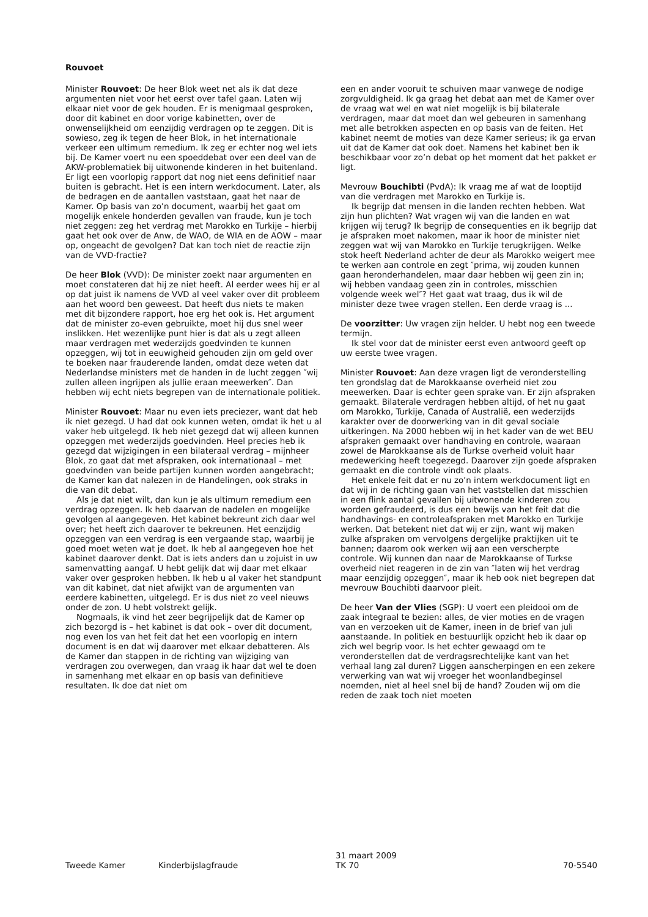Rouvoet
Minister Rouvoet: De heer Blok weet net als ik dat deze argumenten niet voor het eerst over tafel gaan. Laten wij elkaar niet voor de gek houden. Er is menigmaal gesproken, door dit kabinet en door vorige kabinetten, over de onwenselijkheid om eenzijdig verdragen op te zeggen. Dit is sowieso, zeg ik tegen de heer Blok, in het internationale verkeer een ultimum remedium. Ik zeg er echter nog wel iets bij. De Kamer voert nu een spoeddebat over een deel van de AKW-problematiek bij uitwonende kinderen in het buitenland. Er ligt een voorlopig rapport dat nog niet eens definitief naar buiten is gebracht. Het is een intern werkdocument. Later, als de bedragen en de aantallen vaststaan, gaat het naar de Kamer. Op basis van zo’n document, waarbij het gaat om mogelijk enkele honderden gevallen van fraude, kun je toch niet zeggen: zeg het verdrag met Marokko en Turkije – hierbij gaat het ook over de Anw, de WAO, de WIA en de AOW – maar op, ongeacht de gevolgen? Dat kan toch niet de reactie zijn van de VVD-fractie?
De heer Blok (VVD): De minister zoekt naar argumenten en moet constateren dat hij ze niet heeft. Al eerder wees hij er al op dat juist ik namens de VVD al veel vaker over dit probleem aan het woord ben geweest. Dat heeft dus niets te maken met dit bijzondere rapport, hoe erg het ook is. Het argument dat de minister zo-even gebruikte, moet hij dus snel weer inslikken. Het wezenlijke punt hier is dat als u zegt alleen maar verdragen met wederzijds goedvinden te kunnen opzeggen, wij tot in eeuwigheid gehouden zijn om geld over te boeken naar frauderende landen, omdat deze weten dat Nederlandse ministers met de handen in de lucht zeggen ″wij zullen alleen ingrijpen als jullie eraan meewerken″. Dan hebben wij echt niets begrepen van de internationale politiek.
Minister Rouvoet: Maar nu even iets preciezer, want dat heb ik niet gezegd. U had dat ook kunnen weten, omdat ik het u al vaker heb uitgelegd. Ik heb niet gezegd dat wij alleen kunnen opzeggen met wederzijds goedvinden. Heel precies heb ik gezegd dat wijzigingen in een bilateraal verdrag – mijnheer Blok, zo gaat dat met afspraken, ook internationaal – met goedvinden van beide partijen kunnen worden aangebracht; de Kamer kan dat nalezen in de Handelingen, ook straks in die van dit debat.
Als je dat niet wilt, dan kun je als ultimum remedium een verdrag opzeggen. Ik heb daarvan de nadelen en mogelijke gevolgen al aangegeven. Het kabinet bekreunt zich daar wel over; het heeft zich daarover te bekreunen. Het eenzijdig opzeggen van een verdrag is een vergaande stap, waarbij je goed moet weten wat je doet. Ik heb al aangegeven hoe het kabinet daarover denkt. Dat is iets anders dan u zojuist in uw samenvatting aangaf. U hebt gelijk dat wij daar met elkaar vaker over gesproken hebben. Ik heb u al vaker het standpunt van dit kabinet, dat niet afwijkt van de argumenten van eerdere kabinetten, uitgelegd. Er is dus niet zo veel nieuws onder de zon. U hebt volstrekt gelijk.
Nogmaals, ik vind het zeer begrijpelijk dat de Kamer op zich bezorgd is – het kabinet is dat ook – over dit document, nog even los van het feit dat het een voorlopig en intern document is en dat wij daarover met elkaar debatteren. Als de Kamer dan stappen in de richting van wijziging van verdragen zou overwegen, dan vraag ik haar dat wel te doen in samenhang met elkaar en op basis van definitieve resultaten. Ik doe dat niet om
een en ander vooruit te schuiven maar vanwege de nodige zorgvuldigheid. Ik ga graag het debat aan met de Kamer over de vraag wat wel en wat niet mogelijk is bij bilaterale verdragen, maar dat moet dan wel gebeuren in samenhang met alle betrokken aspecten en op basis van de feiten. Het kabinet neemt de moties van deze Kamer serieus; ik ga ervan uit dat de Kamer dat ook doet. Namens het kabinet ben ik beschikbaar voor zo’n debat op het moment dat het pakket er ligt.
Mevrouw Bouchibti (PvdA): Ik vraag me af wat de looptijd van die verdragen met Marokko en Turkije is.
Ik begrijp dat mensen in die landen rechten hebben. Wat zijn hun plichten? Wat vragen wij van die landen en wat krijgen wij terug? Ik begrijp de consequenties en ik begrijp dat je afspraken moet nakomen, maar ik hoor de minister niet zeggen wat wij van Marokko en Turkije terugkrijgen. Welke stok heeft Nederland achter de deur als Marokko weigert mee te werken aan controle en zegt ″prima, wij zouden kunnen gaan heronderhandelen, maar daar hebben wij geen zin in; wij hebben vandaag geen zin in controles, misschien volgende week wel″? Het gaat wat traag, dus ik wil de minister deze twee vragen stellen. Een derde vraag is ...
De voorzitter: Uw vragen zijn helder. U hebt nog een tweede termijn.
Ik stel voor dat de minister eerst even antwoord geeft op uw eerste twee vragen.
Minister Rouvoet: Aan deze vragen ligt de veronderstelling ten grondslag dat de Marokkaanse overheid niet zou meewerken. Daar is echter geen sprake van. Er zijn afspraken gemaakt. Bilaterale verdragen hebben altijd, of het nu gaat om Marokko, Turkije, Canada of Australië, een wederzijds karakter over de doorwerking van in dit geval sociale uitkeringen. Na 2000 hebben wij in het kader van de wet BEU afspraken gemaakt over handhaving en controle, waaraan zowel de Marokkaanse als de Turkse overheid voluit haar medewerking heeft toegezegd. Daarover zijn goede afspraken gemaakt en die controle vindt ook plaats.
Het enkele feit dat er nu zo’n intern werkdocument ligt en dat wij in de richting gaan van het vaststellen dat misschien in een flink aantal gevallen bij uitwonende kinderen zou worden gefraudeerd, is dus een bewijs van het feit dat die handhavings- en controleafspraken met Marokko en Turkije werken. Dat betekent niet dat wij er zijn, want wij maken zulke afspraken om vervolgens dergelijke praktijken uit te bannen; daarom ook werken wij aan een verscherpte controle. Wij kunnen dan naar de Marokkaanse of Turkse overheid niet reageren in de zin van ″laten wij het verdrag maar eenzijdig opzeggen″, maar ik heb ook niet begrepen dat mevrouw Bouchibti daarvoor pleit.
De heer Van der Vlies (SGP): U voert een pleidooi om de zaak integraal te bezien: alles, de vier moties en de vragen van en verzoeken uit de Kamer, ineen in de brief van juli aanstaande. In politiek en bestuurlijk opzicht heb ik daar op zich wel begrip voor. Is het echter gewaagd om te veronderstellen dat de verdragsrechtelijke kant van het verhaal lang zal duren? Liggen aanscherpingen en een zekere verwerking van wat wij vroeger het woonlandbeginsel noemden, niet al heel snel bij de hand? Zouden wij om die reden de zaak toch niet moeten
Tweede Kamer Kinderbijslagfraude
31 maart 2009
TK 70
70-5540